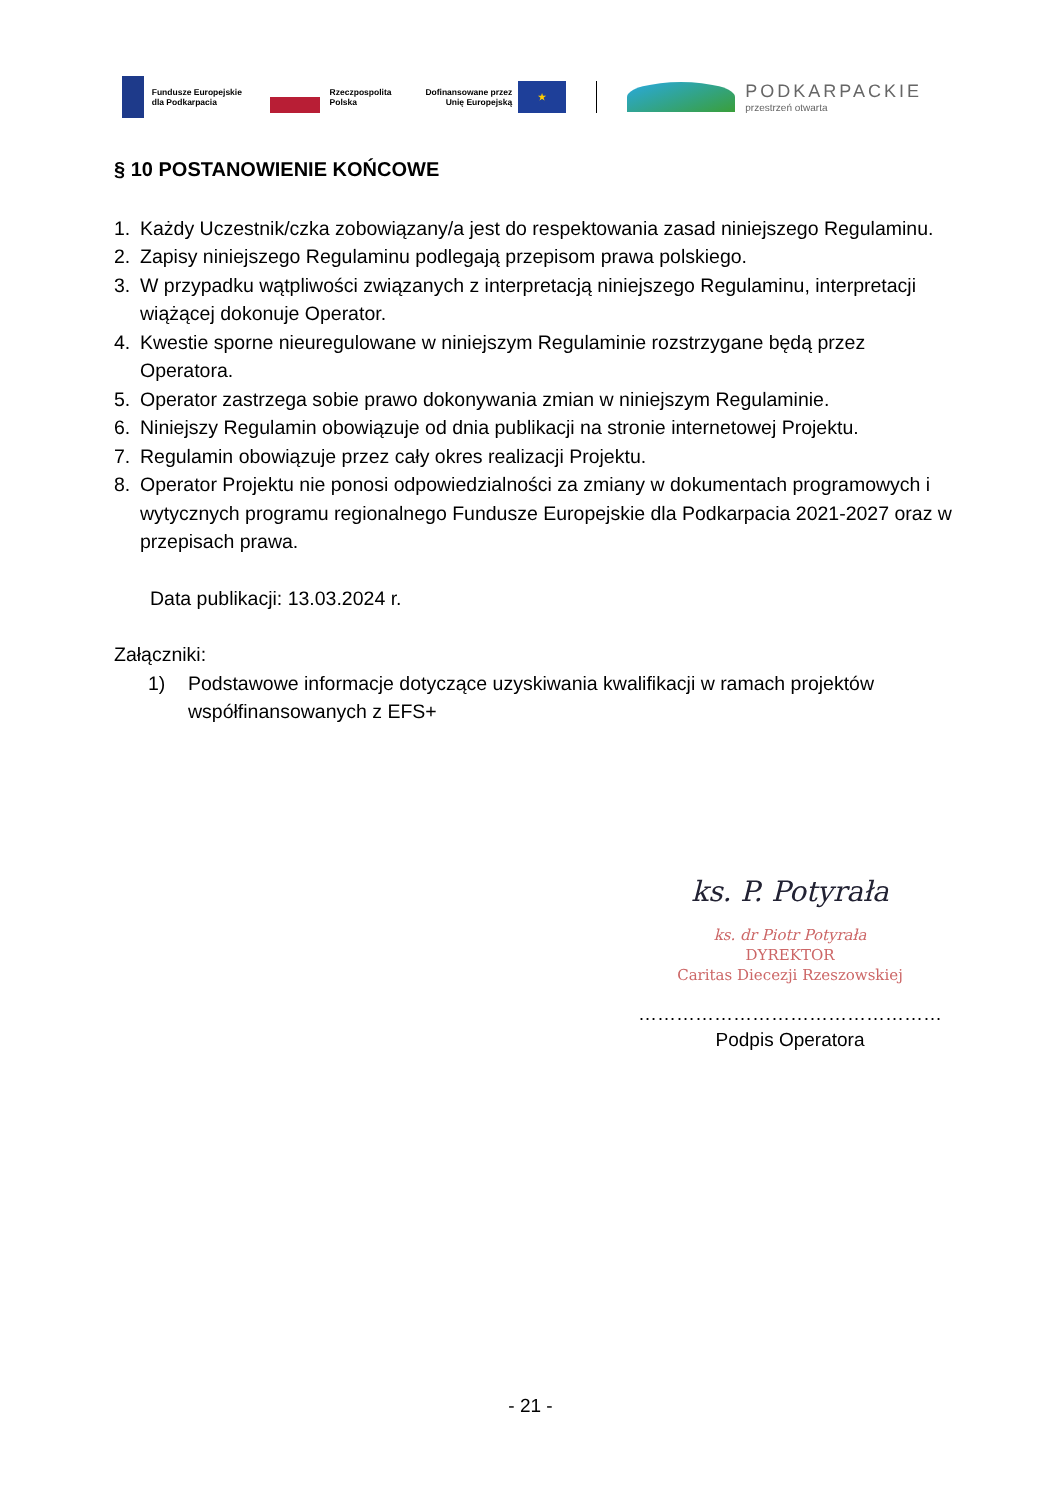Fundusze Europejskie
dla Podkarpacia
Rzeczpospolita
Polska
Dofinansowane przez
Unię Europejską
★
PODKARPACKIE
przestrzeń otwarta
§ 10 POSTANOWIENIE KOŃCOWE
1. Każdy Uczestnik/czka zobowiązany/a jest do respektowania zasad niniejszego Regulaminu.
2. Zapisy niniejszego Regulaminu podlegają przepisom prawa polskiego.
3. W przypadku wątpliwości związanych z interpretacją niniejszego Regulaminu, interpretacji wiążącej dokonuje Operator.
4. Kwestie sporne nieuregulowane w niniejszym Regulaminie rozstrzygane będą przez Operatora.
5. Operator zastrzega sobie prawo dokonywania zmian w niniejszym Regulaminie.
6. Niniejszy Regulamin obowiązuje od dnia publikacji na stronie internetowej Projektu.
7. Regulamin obowiązuje przez cały okres realizacji Projektu.
8. Operator Projektu nie ponosi odpowiedzialności za zmiany w dokumentach programowych i wytycznych programu regionalnego Fundusze Europejskie dla Podkarpacia 2021-2027 oraz w przepisach prawa.
Data publikacji: 13.03.2024 r.
Załączniki:
1) Podstawowe informacje dotyczące uzyskiwania kwalifikacji w ramach projektów współfinansowanych z EFS+
ks. P. Potyrała
ks. dr Piotr Potyrała
DYREKTOR
Caritas Diecezji Rzeszowskiej
…………………………………………
Podpis Operatora
- 21 -